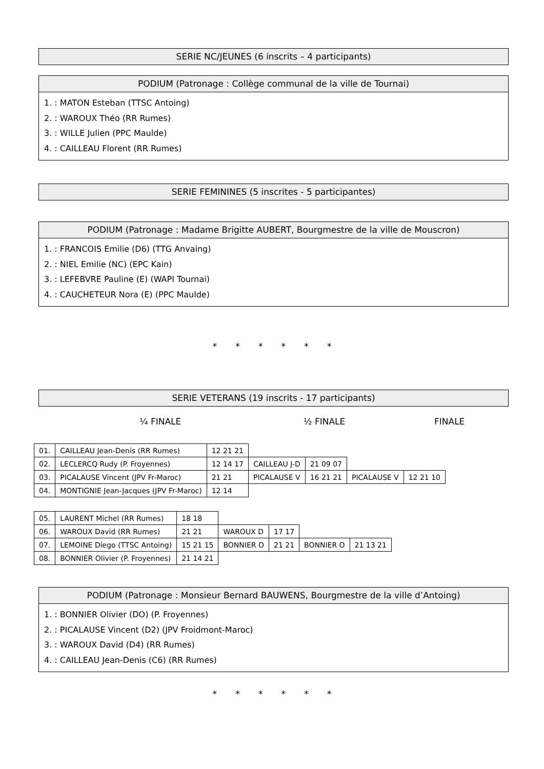SERIE NC/JEUNES (6 inscrits – 4 participants)
PODIUM (Patronage : Collège communal de la ville de Tournai)
1. : MATON Esteban (TTSC Antoing)
2. : WAROUX Théo (RR Rumes)
3. : WILLE Julien (PPC Maulde)
4. : CAILLEAU Florent (RR Rumes)
SERIE FEMININES (5 inscrites - 5 participantes)
PODIUM (Patronage : Madame Brigitte AUBERT, Bourgmestre de la ville de Mouscron)
1. : FRANCOIS Emilie (D6) (TTG Anvaing)
2. : NIEL Emilie (NC) (EPC Kain)
3. : LEFEBVRE Pauline (E) (WAPI Tournai)
4. : CAUCHETEUR Nora (E) (PPC Maulde)
* * * * * *
SERIE VETERANS (19 inscrits - 17 participants)
¼ FINALE ½ FINALE FINALE
| 01. | CAILLEAU Jean-Denis (RR Rumes) | 12 21 21 | | | | |
| 02. | LECLERCQ Rudy (P. Froyennes) | 12 14 17 | CAILLEAU J-D | 21 09 07 | | |
| 03. | PICALAUSE Vincent (JPV Fr-Maroc) | 21 21 | PICALAUSE V | 16 21 21 | PICALAUSE V | 12 21 10 |
| 04. | MONTIGNIE Jean-Jacques (JPV Fr-Maroc) | 12 14 | | | | |
| 05. | LAURENT Michel (RR Rumes) | 18 18 | | | | |
| 06. | WAROUX David (RR Rumes) | 21 21 | WAROUX D | 17 17 | | |
| 07. | LEMOINE Diego (TTSC Antoing) | 15 21 15 | BONNIER O | 21 21 | BONNIER O | 21 13 21 |
| 08. | BONNIER Olivier (P. Froyennes) | 21 14 21 | | | | |
PODIUM (Patronage : Monsieur Bernard BAUWENS, Bourgmestre de la ville d’Antoing)
1. : BONNIER Olivier (DO) (P. Froyennes)
2. : PICALAUSE Vincent (D2) (JPV Froidmont-Maroc)
3. : WAROUX David (D4) (RR Rumes)
4. : CAILLEAU Jean-Denis (C6) (RR Rumes)
* * * * * *